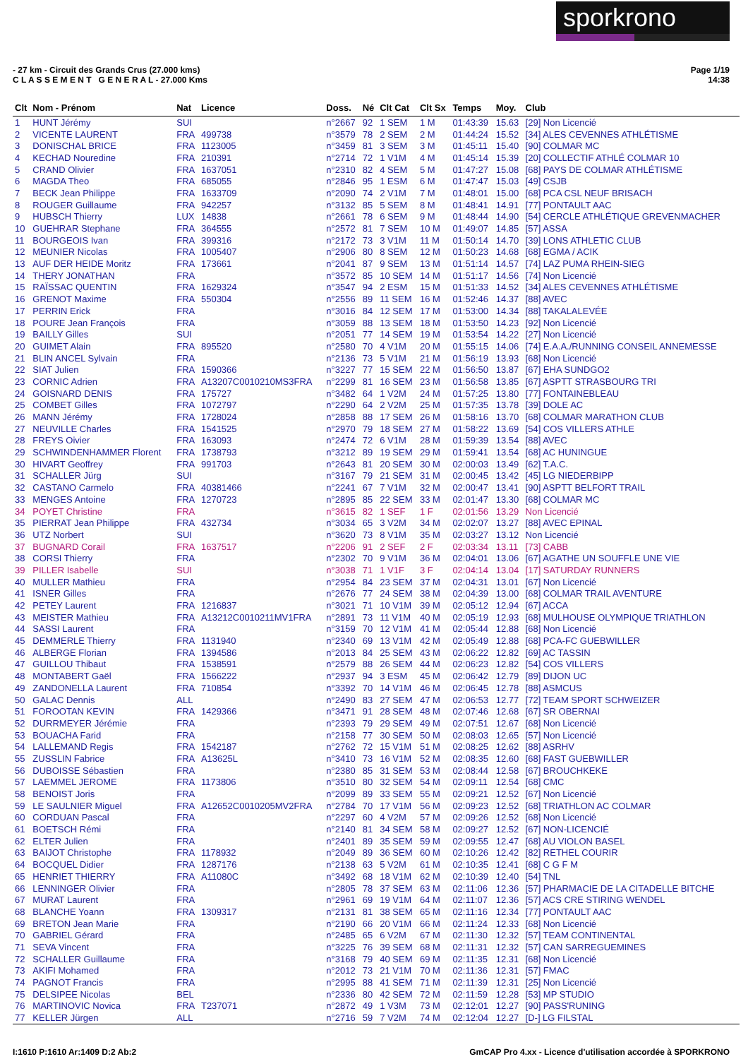sporkrono
- 27 km - Circuit des Grands Crus (27.000 kms)
C L A S S E M E N T G E N E R A L - 27.000 Kms
Page 1/19
14:38
| Clt | Nom - Prénom | Nat | Licence | Doss. | Né | Clt Cat | Clt Sx | Temps | Moy. | Club |
| --- | --- | --- | --- | --- | --- | --- | --- | --- | --- | --- |
| 1 | HUNT Jérémy | SUI | | n°2667 | 92 | 1 SEM | 1 M | 01:43:39 | 15.63 | [29] Non Licencié |
| 2 | VICENTE LAURENT | FRA | 499738 | n°3579 | 78 | 2 SEM | 2 M | 01:44:24 | 15.52 | [34] ALES CEVENNES ATHLÉTISME |
| 3 | DONISCHAL BRICE | FRA | 1123005 | n°3459 | 81 | 3 SEM | 3 M | 01:45:11 | 15.40 | [90] COLMAR MC |
| 4 | KECHAD Nouredine | FRA | 210391 | n°2714 | 72 | 1 V1M | 4 M | 01:45:14 | 15.39 | [20] COLLECTIF ATHLÉ COLMAR 10 |
| 5 | CRAND Olivier | FRA | 1637051 | n°2310 | 82 | 4 SEM | 5 M | 01:47:27 | 15.08 | [68] PAYS DE COLMAR ATHLÉTISME |
| 6 | MAGDA Theo | FRA | 685055 | n°2846 | 95 | 1 ESM | 6 M | 01:47:47 | 15.03 | [49] CSJB |
| 7 | BECK Jean Philippe | FRA | 1633709 | n°2090 | 74 | 2 V1M | 7 M | 01:48:01 | 15.00 | [68] PCA CSL NEUF BRISACH |
| 8 | ROUGER Guillaume | FRA | 942257 | n°3132 | 85 | 5 SEM | 8 M | 01:48:41 | 14.91 | [77] PONTAULT AAC |
| 9 | HUBSCH Thierry | LUX | 14838 | n°2661 | 78 | 6 SEM | 9 M | 01:48:44 | 14.90 | [54] CERCLE ATHLÉTIQUE GREVENMACHER |
| 10 | GUEHRAR Stephane | FRA | 364555 | n°2572 | 81 | 7 SEM | 10 M | 01:49:07 | 14.85 | [57] ASSA |
| 11 | BOURGEOIS Ivan | FRA | 399316 | n°2172 | 73 | 3 V1M | 11 M | 01:50:14 | 14.70 | [39] LONS ATHLETIC CLUB |
| 12 | MEUNIER Nicolas | FRA | 1005407 | n°2906 | 80 | 8 SEM | 12 M | 01:50:23 | 14.68 | [68] EGMA / ACIK |
| 13 | AUF DER HEIDE Moritz | FRA | 173661 | n°2041 | 87 | 9 SEM | 13 M | 01:51:14 | 14.57 | [74] LAZ PUMA RHEIN-SIEG |
| 14 | THERY JONATHAN | FRA | | n°3572 | 85 | 10 SEM | 14 M | 01:51:17 | 14.56 | [74] Non Licencié |
| 15 | RAÏSSAC QUENTIN | FRA | 1629324 | n°3547 | 94 | 2 ESM | 15 M | 01:51:33 | 14.52 | [34] ALES CEVENNES ATHLÉTISME |
| 16 | GRENOT Maxime | FRA | 550304 | n°2556 | 89 | 11 SEM | 16 M | 01:52:46 | 14.37 | [88] AVEC |
| 17 | PERRIN Erick | FRA | | n°3016 | 84 | 12 SEM | 17 M | 01:53:00 | 14.34 | [88] TAKALALEVÉE |
| 18 | POURE Jean François | FRA | | n°3059 | 88 | 13 SEM | 18 M | 01:53:50 | 14.23 | [92] Non Licencié |
| 19 | BAILLY Gilles | SUI | | n°2051 | 77 | 14 SEM | 19 M | 01:53:54 | 14.22 | [27] Non Licencié |
| 20 | GUIMET Alain | FRA | 895520 | n°2580 | 70 | 4 V1M | 20 M | 01:55:15 | 14.06 | [74] E.A.A./RUNNING CONSEIL ANNEMESSE |
| 21 | BLIN ANCEL Sylvain | FRA | | n°2136 | 73 | 5 V1M | 21 M | 01:56:19 | 13.93 | [68] Non Licencié |
| 22 | SIAT Julien | FRA | 1590366 | n°3227 | 77 | 15 SEM | 22 M | 01:56:50 | 13.87 | [67] EHA SUNDGO2 |
| 23 | CORNIC Adrien | FRA | A13207C0010210MS3FRA | n°2299 | 81 | 16 SEM | 23 M | 01:56:58 | 13.85 | [67] ASPTT STRASBOURG TRI |
| 24 | GOISNARD DENIS | FRA | 175727 | n°3482 | 64 | 1 V2M | 24 M | 01:57:25 | 13.80 | [77] FONTAINEBLEAU |
| 25 | COMBET Gilles | FRA | 1072797 | n°2290 | 64 | 2 V2M | 25 M | 01:57:35 | 13.78 | [39] DOLE AC |
| 26 | MANN Jérémy | FRA | 1728024 | n°2858 | 88 | 17 SEM | 26 M | 01:58:16 | 13.70 | [68] COLMAR MARATHON CLUB |
| 27 | NEUVILLE Charles | FRA | 1541525 | n°2970 | 79 | 18 SEM | 27 M | 01:58:22 | 13.69 | [54] COS VILLERS ATHLE |
| 28 | FREYS Oivier | FRA | 163093 | n°2474 | 72 | 6 V1M | 28 M | 01:59:39 | 13.54 | [88] AVEC |
| 29 | SCHWINDENHAMMER Florent | FRA | 1738793 | n°3212 | 89 | 19 SEM | 29 M | 01:59:41 | 13.54 | [68] AC HUNINGUE |
| 30 | HIVART Geoffrey | FRA | 991703 | n°2643 | 81 | 20 SEM | 30 M | 02:00:03 | 13.49 | [62] T.A.C. |
| 31 | SCHALLER Jürg | SUI | | n°3167 | 79 | 21 SEM | 31 M | 02:00:45 | 13.42 | [45] LG NIEDERBIPP |
| 32 | CASTANO Carmelo | FRA | 40381466 | n°2241 | 67 | 7 V1M | 32 M | 02:00:47 | 13.41 | [90] ASPTT BELFORT TRAIL |
| 33 | MENGES Antoine | FRA | 1270723 | n°2895 | 85 | 22 SEM | 33 M | 02:01:47 | 13.30 | [68] COLMAR MC |
| 34 | POYET Christine | FRA | | n°3615 | 82 | 1 SEF | 1 F | 02:01:56 | 13.29 | Non Licencié |
| 35 | PIERRAT Jean Philippe | FRA | 432734 | n°3034 | 65 | 3 V2M | 34 M | 02:02:07 | 13.27 | [88] AVEC EPINAL |
| 36 | UTZ Norbert | SUI | | n°3620 | 73 | 8 V1M | 35 M | 02:03:27 | 13.12 | Non Licencié |
| 37 | BUGNARD Corail | FRA | 1637517 | n°2206 | 91 | 2 SEF | 2 F | 02:03:34 | 13.11 | [73] CABB |
| 38 | CORSI Thierry | FRA | | n°2302 | 70 | 9 V1M | 36 M | 02:04:01 | 13.06 | [67] AGATHE UN SOUFFLE UNE VIE |
| 39 | PILLER Isabelle | SUI | | n°3038 | 71 | 1 V1F | 3 F | 02:04:14 | 13.04 | [17] SATURDAY RUNNERS |
| 40 | MULLER Mathieu | FRA | | n°2954 | 84 | 23 SEM | 37 M | 02:04:31 | 13.01 | [67] Non Licencié |
| 41 | ISNER Gilles | FRA | | n°2676 | 77 | 24 SEM | 38 M | 02:04:39 | 13.00 | [68] COLMAR TRAIL AVENTURE |
| 42 | PETEY Laurent | FRA | 1216837 | n°3021 | 71 | 10 V1M | 39 M | 02:05:12 | 12.94 | [67] ACCA |
| 43 | MEISTER Mathieu | FRA | A13212C0010211MV1FRA | n°2891 | 73 | 11 V1M | 40 M | 02:05:19 | 12.93 | [68] MULHOUSE OLYMPIQUE TRIATHLON |
| 44 | SASSI Laurent | FRA | | n°3159 | 70 | 12 V1M | 41 M | 02:05:44 | 12.88 | [68] Non Licencié |
| 45 | DEMMERLE Thierry | FRA | 1131940 | n°2340 | 69 | 13 V1M | 42 M | 02:05:49 | 12.88 | [68] PCA-FC GUEBWILLER |
| 46 | ALBERGE Florian | FRA | 1394586 | n°2013 | 84 | 25 SEM | 43 M | 02:06:22 | 12.82 | [69] AC TASSIN |
| 47 | GUILLOU Thibaut | FRA | 1538591 | n°2579 | 88 | 26 SEM | 44 M | 02:06:23 | 12.82 | [54] COS VILLERS |
| 48 | MONTABERT Gaël | FRA | 1566222 | n°2937 | 94 | 3 ESM | 45 M | 02:06:42 | 12.79 | [89] DIJON UC |
| 49 | ZANDONELLA Laurent | FRA | 710854 | n°3392 | 70 | 14 V1M | 46 M | 02:06:45 | 12.78 | [88] ASMCUS |
| 50 | GALAC Dennis | ALL | | n°2490 | 83 | 27 SEM | 47 M | 02:06:53 | 12.77 | [72] TEAM SPORT SCHWEIZER |
| 51 | FOROOTAN KEVIN | FRA | 1429366 | n°3471 | 91 | 28 SEM | 48 M | 02:07:46 | 12.68 | [67] SR OBERNAI |
| 52 | DURRMEYER Jérémie | FRA | | n°2393 | 79 | 29 SEM | 49 M | 02:07:51 | 12.67 | [68] Non Licencié |
| 53 | BOUACHA Farid | FRA | | n°2158 | 77 | 30 SEM | 50 M | 02:08:03 | 12.65 | [57] Non Licencié |
| 54 | LALLEMAND Regis | FRA | 1542187 | n°2762 | 72 | 15 V1M | 51 M | 02:08:25 | 12.62 | [88] ASRHV |
| 55 | ZUSSLIN Fabrice | FRA | A13625L | n°3410 | 73 | 16 V1M | 52 M | 02:08:35 | 12.60 | [68] FAST GUEBWILLER |
| 56 | DUBOISSE Sébastien | FRA | | n°2380 | 85 | 31 SEM | 53 M | 02:08:44 | 12.58 | [67] BROUCHKEKE |
| 57 | LAEMMEL JEROME | FRA | 1173806 | n°3510 | 80 | 32 SEM | 54 M | 02:09:11 | 12.54 | [68] CMC |
| 58 | BENOIST Joris | FRA | | n°2099 | 89 | 33 SEM | 55 M | 02:09:21 | 12.52 | [67] Non Licencié |
| 59 | LE SAULNIER Miguel | FRA | A12652C0010205MV2FRA | n°2784 | 70 | 17 V1M | 56 M | 02:09:23 | 12.52 | [68] TRIATHLON AC COLMAR |
| 60 | CORDUAN Pascal | FRA | | n°2297 | 60 | 4 V2M | 57 M | 02:09:26 | 12.52 | [68] Non Licencié |
| 61 | BOETSCH Rémi | FRA | | n°2140 | 81 | 34 SEM | 58 M | 02:09:27 | 12.52 | [67] NON-LICENCIÉ |
| 62 | ELTER Julien | FRA | | n°2401 | 89 | 35 SEM | 59 M | 02:09:55 | 12.47 | [68] AU VIOLON BASEL |
| 63 | BAIJOT Christophe | FRA | 1178932 | n°2049 | 89 | 36 SEM | 60 M | 02:10:26 | 12.42 | [82] RETHEL COURIR |
| 64 | BOCQUEL Didier | FRA | 1287176 | n°2138 | 63 | 5 V2M | 61 M | 02:10:35 | 12.41 | [68] C G F M |
| 65 | HENRIET THIERRY | FRA | A11080C | n°3492 | 68 | 18 V1M | 62 M | 02:10:39 | 12.40 | [54] TNL |
| 66 | LENNINGER Olivier | FRA | | n°2805 | 78 | 37 SEM | 63 M | 02:11:06 | 12.36 | [57] PHARMACIE DE LA CITADELLE BITCHE |
| 67 | MURAT Laurent | FRA | | n°2961 | 69 | 19 V1M | 64 M | 02:11:07 | 12.36 | [57] ACS CRE STIRING WENDEL |
| 68 | BLANCHE Yoann | FRA | 1309317 | n°2131 | 81 | 38 SEM | 65 M | 02:11:16 | 12.34 | [77] PONTAULT AAC |
| 69 | BRETON Jean Marie | FRA | | n°2190 | 66 | 20 V1M | 66 M | 02:11:24 | 12.33 | [68] Non Licencié |
| 70 | GABRIEL Gérard | FRA | | n°2485 | 65 | 6 V2M | 67 M | 02:11:30 | 12.32 | [57] TEAM CONTINENTAL |
| 71 | SEVA Vincent | FRA | | n°3225 | 76 | 39 SEM | 68 M | 02:11:31 | 12.32 | [57] CAN SARREGUEMINES |
| 72 | SCHALLER Guillaume | FRA | | n°3168 | 79 | 40 SEM | 69 M | 02:11:35 | 12.31 | [68] Non Licencié |
| 73 | AKIFI Mohamed | FRA | | n°2012 | 73 | 21 V1M | 70 M | 02:11:36 | 12.31 | [57] FMAC |
| 74 | PAGNOT Francis | FRA | | n°2995 | 88 | 41 SEM | 71 M | 02:11:39 | 12.31 | [25] Non Licencié |
| 75 | DELSIPEE Nicolas | BEL | | n°2336 | 80 | 42 SEM | 72 M | 02:11:59 | 12.28 | [53] MP STUDIO |
| 76 | MARTINOVIC Novica | FRA | T237071 | n°2872 | 49 | 1 V3M | 73 M | 02:12:01 | 12.27 | [90] PASS'RUNING |
| 77 | KELLER Jürgen | ALL | | n°2716 | 59 | 7 V2M | 74 M | 02:12:04 | 12.27 | [D-] LG FILSTAL |
I:1610 P:1610 Ar:1409 D:2 Ab:2 GmCAP Pro 4.xx - Licence d'utilisation accordée à SPORKRONO